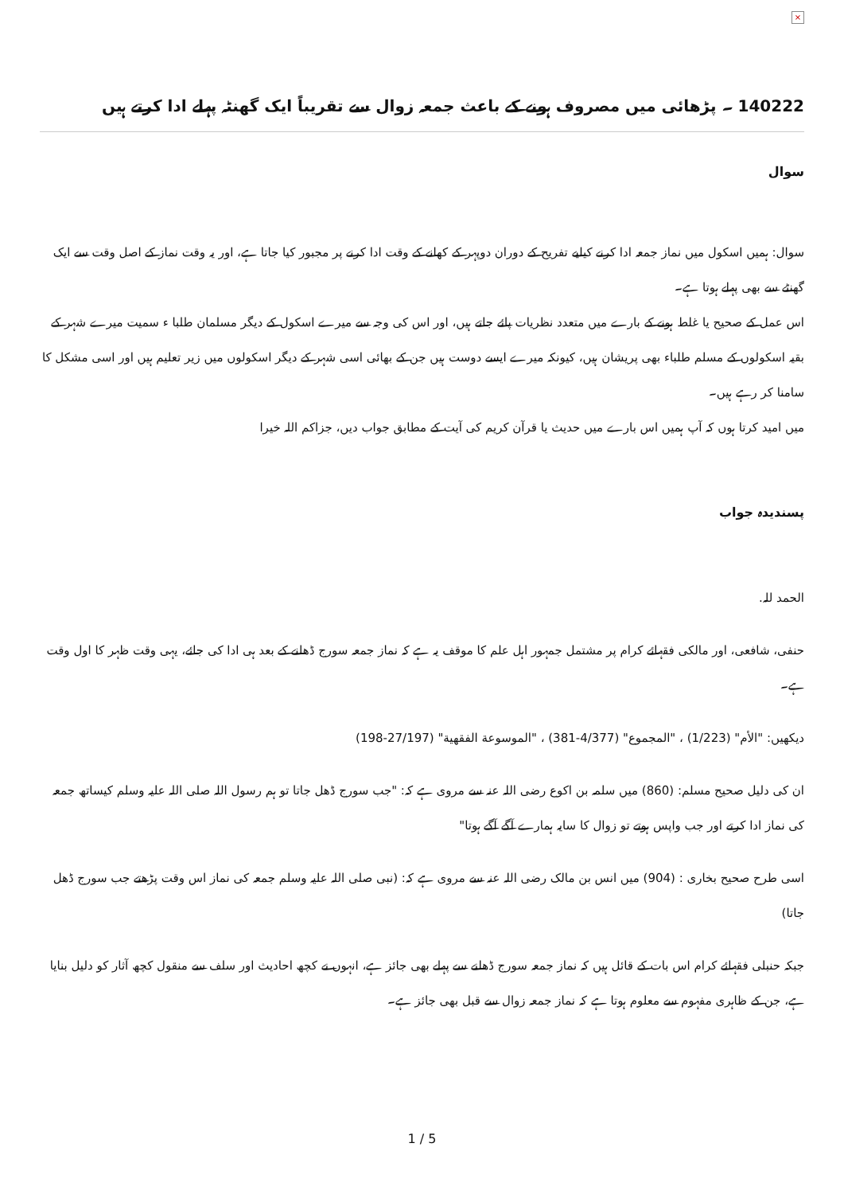×
140222 ۔ پڑھائی میں مصروف ہونے کے باعث جمعہ زوال سے تقریباً ایک گھنٹہ پہلے ادا کرتے ہیں
سوال
سوال: ہمیں اسکول میں نماز جمعہ ادا کرنے کیلیے تفریح کے دوران دوپہر کے کھانے کے وقت ادا کرنے پر مجبور کیا جاتا ہے، اور یہ وقت نماز کے اصل وقت سے ایک گھنٹے سے بھی پہلے ہوتا ہے۔
اس عمل کے صحیح یا غلط ہونے کے بارے میں متعدد نظریات پائے جاتے ہیں، اور اس کی وجہ سے میرے اسکول کے دیگر مسلمان طلبا ء سمیت میرے شہر کے بقیہ اسکولوں کے مسلم طلباء بھی پریشان ہیں، کیونکہ میرے ایسے دوست ہیں جن کے بھائی اسی شہر کے دیگر اسکولوں میں زیر تعلیم ہیں اور اسی مشکل کا سامنا کر رہے ہیں۔
میں امید کرتا ہوں کہ آپ ہمیں اس بارے میں حدیث یا قرآن کریم کی آیت کے مطابق جواب دیں، جزاکم اللہ خیرا
پسندیدہ جواب
الحمد للہ.
حنفی، شافعی، اور مالکی فقہائے کرام پر مشتمل جمہور اہل علم کا موقف یہ ہے کہ نماز جمعہ سورج ڈھلنے کے بعد ہی ادا کی جائے، یہی وقت ظہر کا اول وقت ہے۔
دیکھیں: "الأم" (1/223) ، "المجموع" (4/377-381) ، "الموسوعة الفقهية" (27/197-198)
ان کی دلیل صحیح مسلم: (860) میں سلمہ بن اکوع رضی اللہ عنہ سے مروی ہے کہ: "جب سورج ڈھل جاتا تو ہم رسول اللہ صلی اللہ علیہ وسلم کیساتھ جمعہ کی نماز ادا کرتے اور جب واپس ہوتے تو زوال کا سایہ ہمارے آگے آگے ہوتا"
اسی طرح صحیح بخاری : (904) میں انس بن مالک رضی اللہ عنہ سے مروی ہے کہ: (نبی صلی اللہ علیہ وسلم جمعہ کی نماز اس وقت پڑھتے جب سورج ڈھل جاتا)
جبکہ حنبلی فقہائے کرام اس بات کے قائل ہیں کہ نماز جمعہ سورج ڈھلنے سے پہلے بھی جائز ہے، انہوں نے کچھ احادیث اور سلف سے منقول کچھ آثار کو دلیل بنایا ہے، جن کے ظاہری مفہوم سے معلوم ہوتا ہے کہ نماز جمعہ زوال سے قبل بھی جائز ہے۔
1 / 5